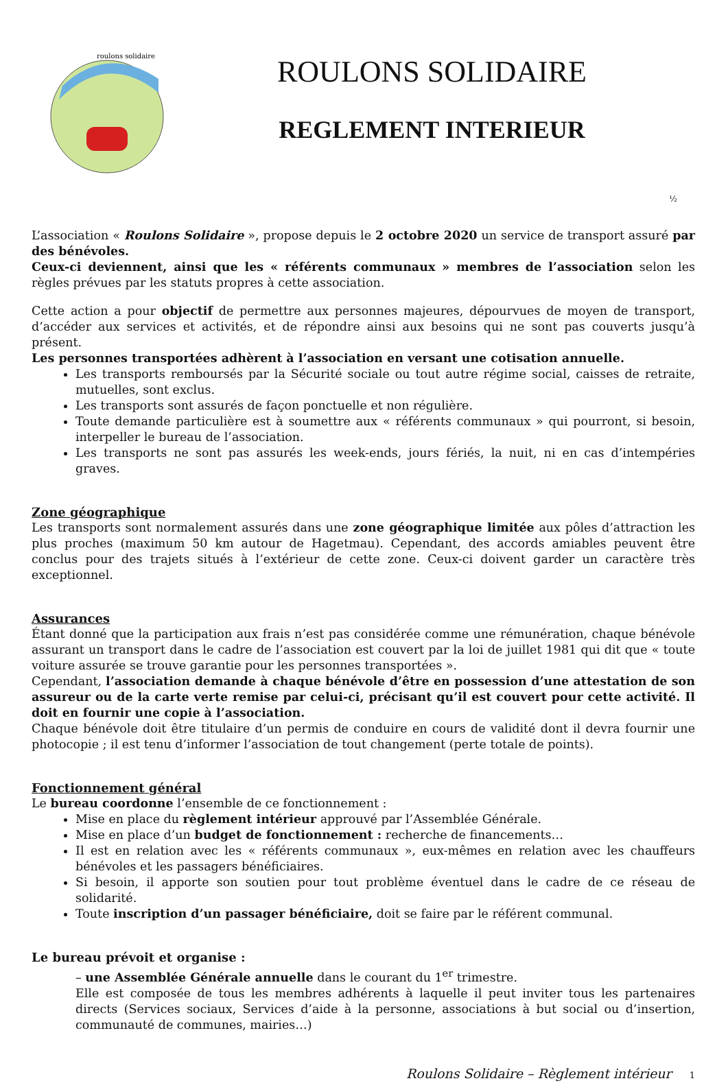roulons solidaire
ROULONS SOLIDAIRE
REGLEMENT INTERIEUR
½
L’association « Roulons Solidaire », propose depuis le 2 octobre 2020 un service de transport assuré par des bénévoles.
Ceux-ci deviennent, ainsi que les « référents communaux » membres de l’association selon les règles prévues par les statuts propres à cette association.
Cette action a pour objectif de permettre aux personnes majeures, dépourvues de moyen de transport, d’accéder aux services et activités, et de répondre ainsi aux besoins qui ne sont pas couverts jusqu’à présent.
Les personnes transportées adhèrent à l’association en versant une cotisation annuelle.
Les transports remboursés par la Sécurité sociale ou tout autre régime social, caisses de retraite, mutuelles, sont exclus.
Les transports sont assurés de façon ponctuelle et non régulière.
Toute demande particulière est à soumettre aux « référents communaux » qui pourront, si besoin, interpeller le bureau de l’association.
Les transports ne sont pas assurés les week-ends, jours fériés, la nuit, ni en cas d’intempéries graves.
Zone géographique
Les transports sont normalement assurés dans une zone géographique limitée aux pôles d’attraction les plus proches (maximum 50 km autour de Hagetmau). Cependant, des accords amiables peuvent être conclus pour des trajets situés à l’extérieur de cette zone. Ceux-ci doivent garder un caractère très exceptionnel.
Assurances
Étant donné que la participation aux frais n’est pas considérée comme une rémunération, chaque bénévole assurant un transport dans le cadre de l’association est couvert par la loi de juillet 1981 qui dit que « toute voiture assurée se trouve garantie pour les personnes transportées ».
Cependant, l’association demande à chaque bénévole d’être en possession d’une attestation de son assureur ou de la carte verte remise par celui-ci, précisant qu’il est couvert pour cette activité. Il doit en fournir une copie à l’association.
Chaque bénévole doit être titulaire d’un permis de conduire en cours de validité dont il devra fournir une photocopie ; il est tenu d’informer l’association de tout changement (perte totale de points).
Fonctionnement général
Le bureau coordonne l’ensemble de ce fonctionnement :
Mise en place du règlement intérieur approuvé par l’Assemblée Générale.
Mise en place d’un budget de fonctionnement : recherche de financements…
Il est en relation avec les « référents communaux », eux-mêmes en relation avec les chauffeurs bénévoles et les passagers bénéficiaires.
Si besoin, il apporte son soutien pour tout problème éventuel dans le cadre de ce réseau de solidarité.
Toute inscription d’un passager bénéficiaire, doit se faire par le référent communal.
Le bureau prévoit et organise :
– une Assemblée Générale annuelle dans le courant du 1<sup>er</sup> trimestre.
Elle est composée de tous les membres adhérents à laquelle il peut inviter tous les partenaires directs (Services sociaux, Services d’aide à la personne, associations à but social ou d’insertion, communauté de communes, mairies…)
Roulons Solidaire – Règlement intérieur 1